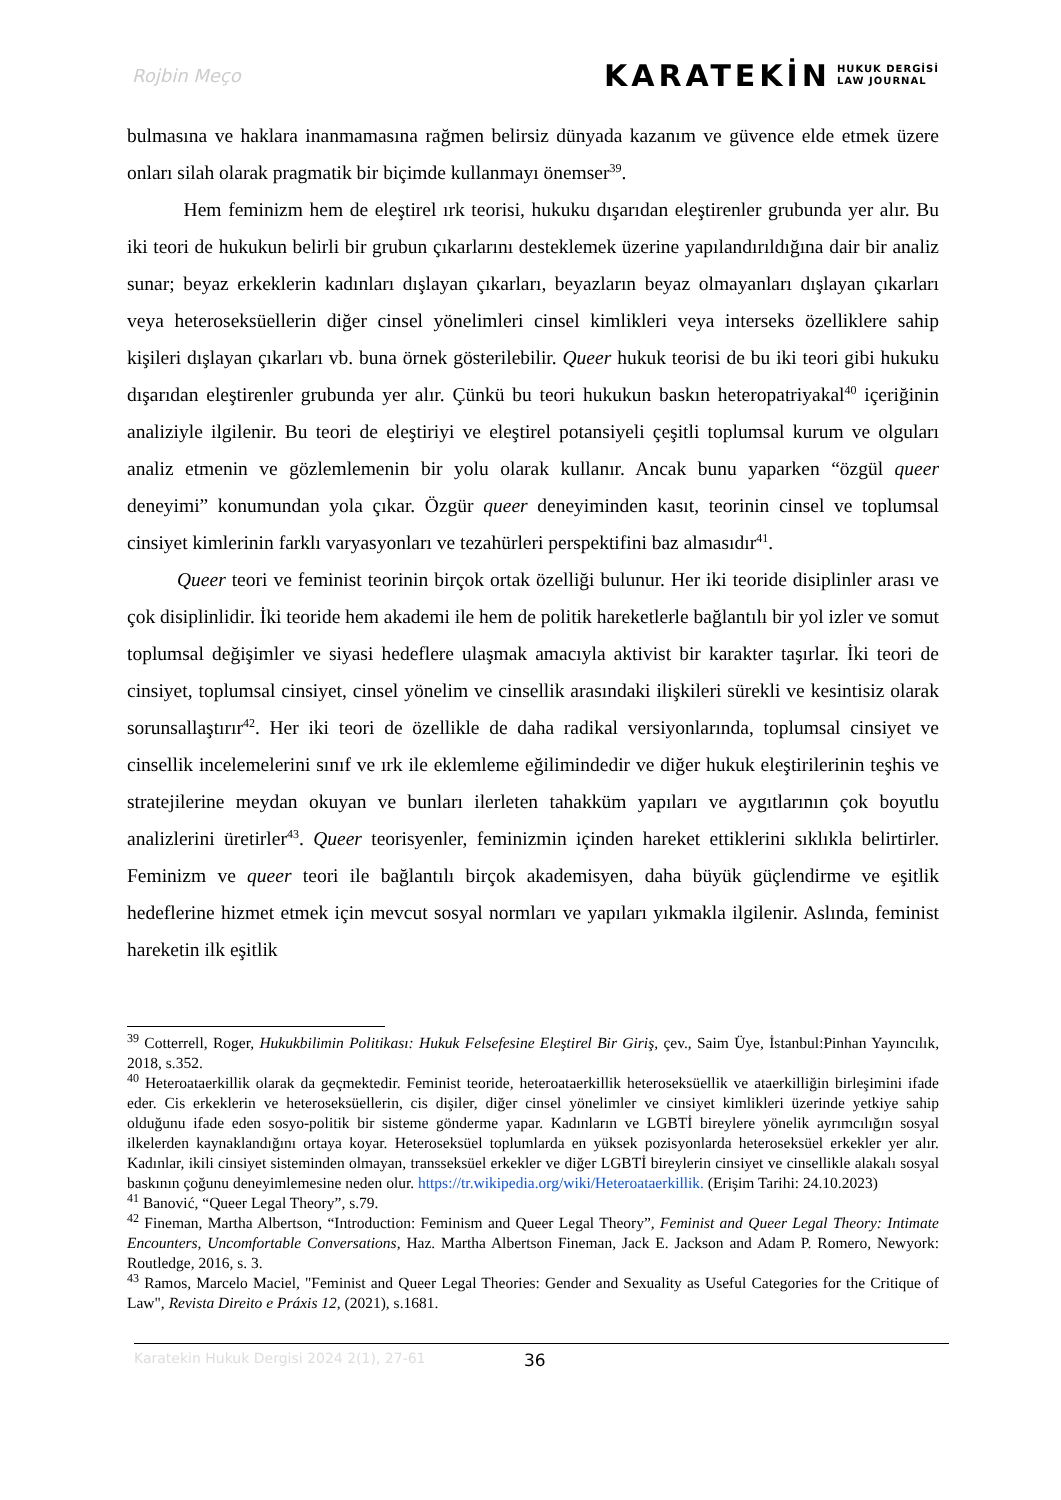Rojbin Meço
KARATEKİN HUKUK DERGİSİ
LAW JOURNAL
bulmasına ve haklara inanmamasına rağmen belirsiz dünyada kazanım ve güvence elde etmek üzere onları silah olarak pragmatik bir biçimde kullanmayı önemser<sup>39</sup>.
Hem feminizm hem de eleştirel ırk teorisi, hukuku dışarıdan eleştirenler grubunda yer alır. Bu iki teori de hukukun belirli bir grubun çıkarlarını desteklemek üzerine yapılandırıldığına dair bir analiz sunar; beyaz erkeklerin kadınları dışlayan çıkarları, beyazların beyaz olmayanları dışlayan çıkarları veya heteroseksüellerin diğer cinsel yönelimleri cinsel kimlikleri veya interseks özelliklere sahip kişileri dışlayan çıkarları vb. buna örnek gösterilebilir. Queer hukuk teorisi de bu iki teori gibi hukuku dışarıdan eleştirenler grubunda yer alır. Çünkü bu teori hukukun baskın heteropatriyakal<sup>40</sup> içeriğinin analiziyle ilgilenir. Bu teori de eleştiriyi ve eleştirel potansiyeli çeşitli toplumsal kurum ve olguları analiz etmenin ve gözlemlemenin bir yolu olarak kullanır. Ancak bunu yaparken “özgül queer deneyimi” konumundan yola çıkar. Özgür queer deneyiminden kasıt, teorinin cinsel ve toplumsal cinsiyet kimlerinin farklı varyasyonları ve tezahürleri perspektifini baz almasıdır<sup>41</sup>.
Queer teori ve feminist teorinin birçok ortak özelliği bulunur. Her iki teoride disiplinler arası ve çok disiplinlidir. İki teoride hem akademi ile hem de politik hareketlerle bağlantılı bir yol izler ve somut toplumsal değişimler ve siyasi hedeflere ulaşmak amacıyla aktivist bir karakter taşırlar. İki teori de cinsiyet, toplumsal cinsiyet, cinsel yönelim ve cinsellik arasındaki ilişkileri sürekli ve kesintisiz olarak sorunsallaştırır<sup>42</sup>. Her iki teori de özellikle de daha radikal versiyonlarında, toplumsal cinsiyet ve cinsellik incelemelerini sınıf ve ırk ile eklemleme eğilimindedir ve diğer hukuk eleştirilerinin teşhis ve stratejilerine meydan okuyan ve bunları ilerleten tahakküm yapıları ve aygıtlarının çok boyutlu analizlerini üretirler<sup>43</sup>. Queer teorisyenler, feminizmin içinden hareket ettiklerini sıklıkla belirtirler. Feminizm ve queer teori ile bağlantılı birçok akademisyen, daha büyük güçlendirme ve eşitlik hedeflerine hizmet etmek için mevcut sosyal normları ve yapıları yıkmakla ilgilenir. Aslında, feminist hareketin ilk eşitlik
<sup>39</sup> Cotterrell, Roger, Hukukbilimin Politikası: Hukuk Felsefesine Eleştirel Bir Giriş, çev., Saim Üye, İstanbul:Pinhan Yayıncılık, 2018, s.352.
<sup>40</sup> Heteroataerkillik olarak da geçmektedir. Feminist teoride, heteroataerkillik heteroseksüellik ve ataerkilliğin birleşimini ifade eder. Cis erkeklerin ve heteroseksüellerin, cis dişiler, diğer cinsel yönelimler ve cinsiyet kimlikleri üzerinde yetkiye sahip olduğunu ifade eden sosyo-politik bir sisteme gönderme yapar. Kadınların ve LGBTİ bireylere yönelik ayrımcılığın sosyal ilkelerden kaynaklandığını ortaya koyar. Heteroseksüel toplumlarda en yüksek pozisyonlarda heteroseksüel erkekler yer alır. Kadınlar, ikili cinsiyet sisteminden olmayan, transseksüel erkekler ve diğer LGBTİ bireylerin cinsiyet ve cinsellikle alakalı sosyal baskının çoğunu deneyimlemesine neden olur. https://tr.wikipedia.org/wiki/Heteroataerkillik. (Erişim Tarihi: 24.10.2023)
<sup>41</sup> Banović, “Queer Legal Theory”, s.79.
<sup>42</sup> Fineman, Martha Albertson, “Introduction: Feminism and Queer Legal Theory”, Feminist and Queer Legal Theory: Intimate Encounters, Uncomfortable Conversations, Haz. Martha Albertson Fineman, Jack E. Jackson and Adam P. Romero, Newyork: Routledge, 2016, s. 3.
<sup>43</sup> Ramos, Marcelo Maciel, "Feminist and Queer Legal Theories: Gender and Sexuality as Useful Categories for the Critique of Law", Revista Direito e Práxis 12, (2021), s.1681.
Karatekin Hukuk Dergisi 2024 2(1), 27-61 36